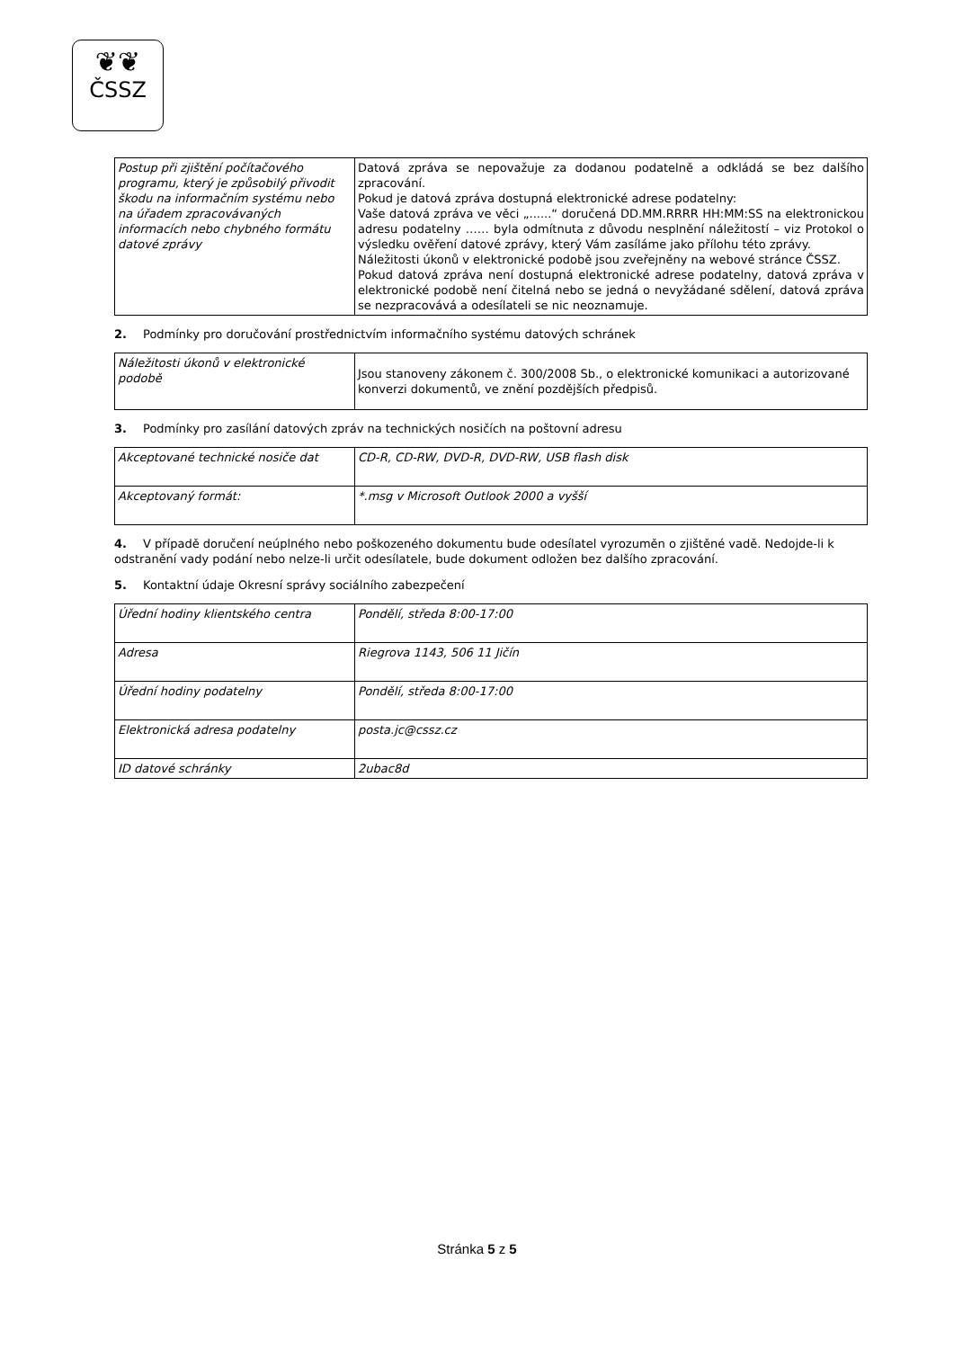❦❦
ČSSZ
| Postup při zjištění počítačového programu, který je způsobilý přivodit škodu na informačním systému nebo na úřadem zpracovávaných informacích nebo chybného formátu datové zprávy | Datová zpráva se nepovažuje za dodanou podatelně a odkládá se bez dalšího zpracování. Pokud je datová zpráva dostupná elektronické adrese podatelny: Vaše datová zpráva ve věci „......“ doručená DD.MM.RRRR HH:MM:SS na elektronickou adresu podatelny …… byla odmítnuta z důvodu nesplnění náležitostí – viz Protokol o výsledku ověření datové zprávy, který Vám zasíláme jako přílohu této zprávy. Náležitosti úkonů v elektronické podobě jsou zveřejněny na webové stránce ČSSZ. Pokud datová zpráva není dostupná elektronické adrese podatelny, datová zpráva v elektronické podobě není čitelná nebo se jedná o nevyžádané sdělení, datová zpráva se nezpracovává a odesílateli se nic neoznamuje. |
2. Podmínky pro doručování prostřednictvím informačního systému datových schránek
| Náležitosti úkonů v elektronické podobě | Jsou stanoveny zákonem č. 300/2008 Sb., o elektronické komunikaci a autorizované konverzi dokumentů, ve znění pozdějších předpisů. |
3. Podmínky pro zasílání datových zpráv na technických nosičích na poštovní adresu
| Akceptované technické nosiče dat | CD-R, CD-RW, DVD-R, DVD-RW, USB flash disk |
| Akceptovaný formát: | *.msg v Microsoft Outlook 2000 a vyšší |
4. V případě doručení neúplného nebo poškozeného dokumentu bude odesílatel vyrozuměn o zjištěné vadě. Nedojde-li k odstranění vady podání nebo nelze-li určit odesílatele, bude dokument odložen bez dalšího zpracování.
5. Kontaktní údaje Okresní správy sociálního zabezpečení
| Úřední hodiny klientského centra | Pondělí, středa 8:00-17:00 |
| Adresa | Riegrova 1143, 506 11 Jičín |
| Úřední hodiny podatelny | Pondělí, středa 8:00-17:00 |
| Elektronická adresa podatelny | posta.jc@cssz.cz |
| ID datové schránky | 2ubac8d |
Stránka 5 z 5